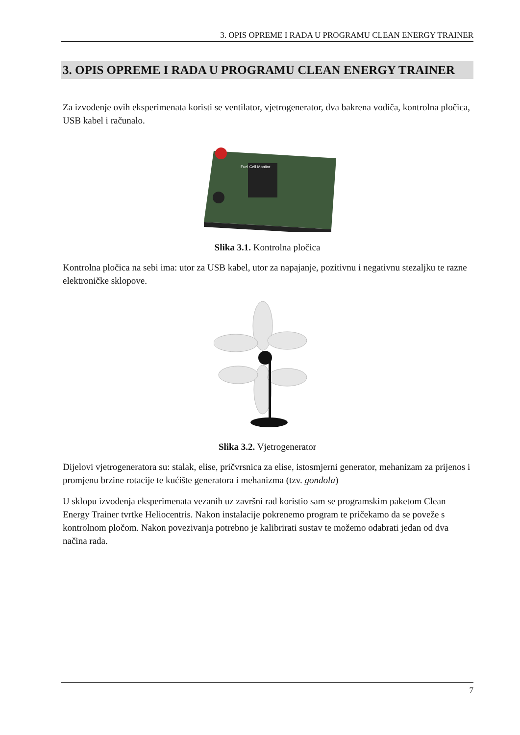3. OPIS OPREME I RADA U PROGRAMU CLEAN ENERGY TRAINER
3. OPIS OPREME I RADA U PROGRAMU CLEAN ENERGY TRAINER
Za izvođenje ovih eksperimenata koristi se ventilator, vjetrogenerator, dva bakrena vodiča, kontrolna pločica, USB kabel i računalo.
Fuel Cell Monitor
Slika 3.1. Kontrolna pločica
Kontrolna pločica na sebi ima: utor za USB kabel, utor za napajanje, pozitivnu i negativnu stezaljku te razne elektroničke sklopove.
Slika 3.2. Vjetrogenerator
Dijelovi vjetrogeneratora su: stalak, elise, pričvrsnica za elise, istosmjerni generator, mehanizam za prijenos i promjenu brzine rotacije te kućište generatora i mehanizma (tzv. gondola)
U sklopu izvođenja eksperimenata vezanih uz završni rad koristio sam se programskim paketom Clean Energy Trainer tvrtke Heliocentris. Nakon instalacije pokrenemo program te pričekamo da se poveže s kontrolnom pločom. Nakon povezivanja potrebno je kalibrirati sustav te možemo odabrati jedan od dva načina rada.
7